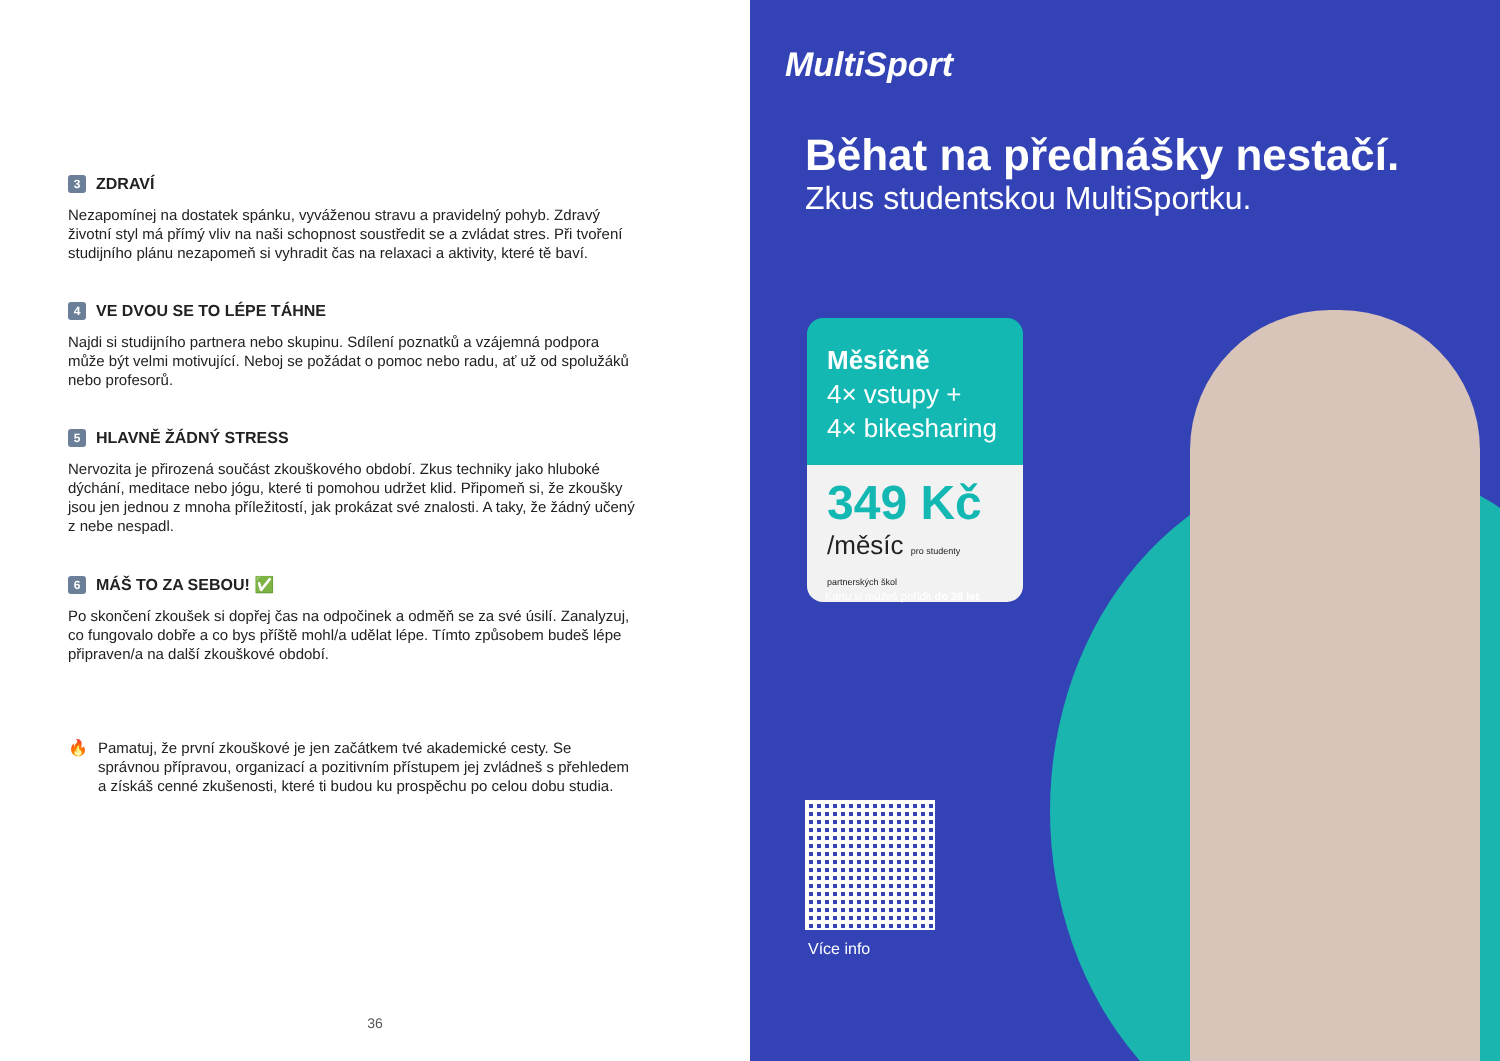3 ZDRAVÍ
Nezapomínej na dostatek spánku, vyváženou stravu a pravidelný pohyb. Zdravý životní styl má přímý vliv na naši schopnost soustředit se a zvládat stres. Při tvoření studijního plánu nezapomeň si vyhradit čas na relaxaci a aktivity, které tě baví.
4 VE DVOU SE TO LÉPE TÁHNE
Najdi si studijního partnera nebo skupinu. Sdílení poznatků a vzájemná podpora může být velmi motivující. Neboj se požádat o pomoc nebo radu, ať už od spolužáků nebo profesorů.
5 HLAVNĚ ŽÁDNÝ STRESS
Nervozita je přirozená součást zkouškového období. Zkus techniky jako hluboké dýchání, meditace nebo jógu, které ti pomohou udržet klid. Připomeň si, že zkoušky jsou jen jednou z mnoha příležitostí, jak prokázat své znalosti. A taky, že žádný učený z nebe nespadl.
6 MÁŠ TO ZA SEBOU! ✅
Po skončení zkoušek si dopřej čas na odpočinek a odměň se za své úsilí. Zanalyzuj, co fungovalo dobře a co bys příště mohl/a udělat lépe. Tímto způsobem budeš lépe připraven/a na další zkouškové období.
🔥
Pamatuj, že první zkouškové je jen začátkem tvé akademické cesty. Se správnou přípravou, organizací a pozitivním přístupem jej zvládneš s přehledem a získáš cenné zkušenosti, které ti budou ku prospěchu po celou dobu studia.
36
MultiSport
Běhat na přednášky nestačí.
Zkus studentskou MultiSportku.
Měsíčně
4× vstupy +
4× bikesharing
349 Kč
/měsíc pro studenty partnerských škol
Kartu si můžeš pořídit do 26 let
Více info